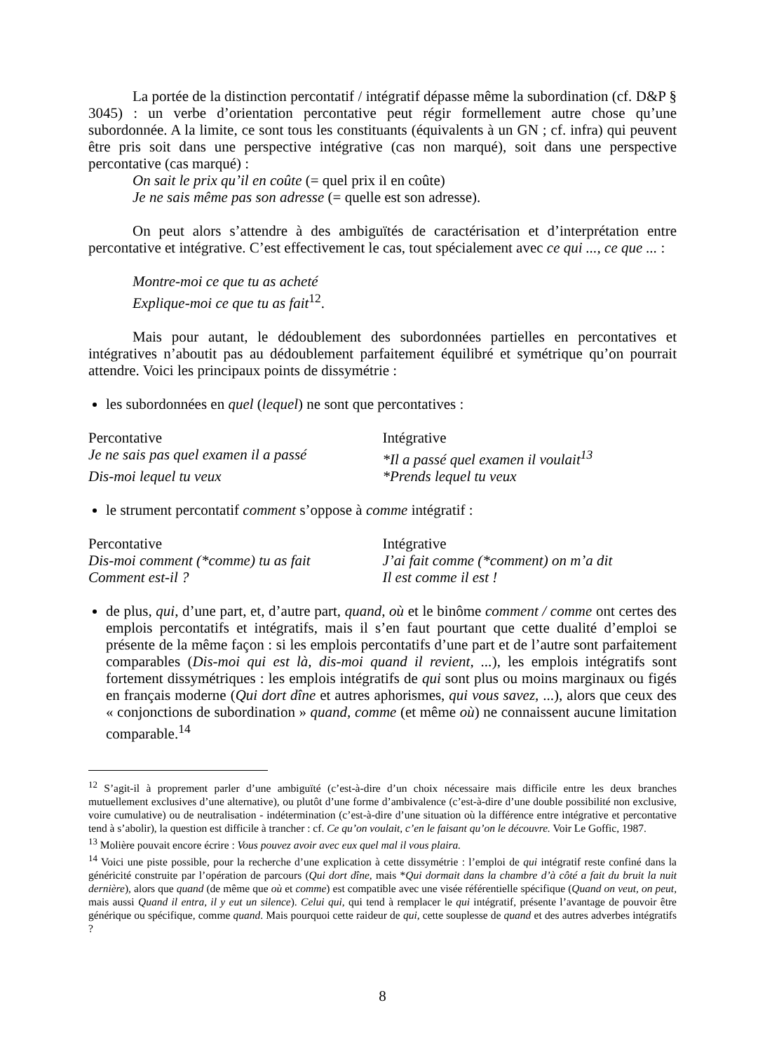La portée de la distinction percontatif / intégratif dépasse même la subordination (cf. D&P § 3045) : un verbe d’orientation percontative peut régir formellement autre chose qu’une subordonnée. A la limite, ce sont tous les constituants (équivalents à un GN ; cf. infra) qui peuvent être pris soit dans une perspective intégrative (cas non marqué), soit dans une perspective percontative (cas marqué) :
On sait le prix qu’il en coûte (= quel prix il en coûte)
Je ne sais même pas son adresse (= quelle est son adresse).
On peut alors s’attendre à des ambiguïtés de caractérisation et d’interprétation entre percontative et intégrative. C’est effectivement le cas, tout spécialement avec ce qui ..., ce que ... :
Montre-moi ce que tu as acheté
Explique-moi ce que tu as fait<sup>12</sup>.
Mais pour autant, le dédoublement des subordonnées partielles en percontatives et intégratives n’aboutit pas au dédoublement parfaitement équilibré et symétrique qu’on pourrait attendre. Voici les principaux points de dissymétrie :
les subordonnées en quel (lequel) ne sont que percontatives :
| Percontative | Intégrative |
| Je ne sais pas quel examen il a passé | *Il a passé quel examen il voulait<sup>13</sup> |
| Dis-moi lequel tu veux | *Prends lequel tu veux |
le strument percontatif comment s’oppose à comme intégratif :
| Percontative | Intégrative |
| Dis-moi comment (*comme) tu as fait | J’ai fait comme (*comment) on m’a dit |
| Comment est-il ? | Il est comme il est ! |
de plus, qui, d’une part, et, d’autre part, quand, où et le binôme comment / comme ont certes des emplois percontatifs et intégratifs, mais il s’en faut pourtant que cette dualité d’emploi se présente de la même façon : si les emplois percontatifs d’une part et de l’autre sont parfaitement comparables (Dis-moi qui est là, dis-moi quand il revient, ...), les emplois intégratifs sont fortement dissymétriques : les emplois intégratifs de qui sont plus ou moins marginaux ou figés en français moderne (Qui dort dîne et autres aphorismes, qui vous savez, ...), alors que ceux des « conjonctions de subordination » quand, comme (et même où) ne connaissent aucune limitation comparable.<sup>14</sup>
<sup>12</sup> S’agit-il à proprement parler d’une ambiguïté (c’est-à-dire d’un choix nécessaire mais difficile entre les deux branches mutuellement exclusives d’une alternative), ou plutôt d’une forme d’ambivalence (c’est-à-dire d’une double possibilité non exclusive, voire cumulative) ou de neutralisation - indétermination (c’est-à-dire d’une situation où la différence entre intégrative et percontative tend à s’abolir), la question est difficile à trancher : cf. Ce qu’on voulait, c’en le faisant qu’on le découvre. Voir Le Goffic, 1987.
<sup>13</sup> Molière pouvait encore écrire : Vous pouvez avoir avec eux quel mal il vous plaira.
<sup>14</sup> Voici une piste possible, pour la recherche d’une explication à cette dissymétrie : l’emploi de qui intégratif reste confiné dans la généricité construite par l’opération de parcours (Qui dort dîne, mais *Qui dormait dans la chambre d’à côté a fait du bruit la nuit dernière), alors que quand (de même que où et comme) est compatible avec une visée référentielle spécifique (Quand on veut, on peut, mais aussi Quand il entra, il y eut un silence). Celui qui, qui tend à remplacer le qui intégratif, présente l’avantage de pouvoir être générique ou spécifique, comme quand. Mais pourquoi cette raideur de qui, cette souplesse de quand et des autres adverbes intégratifs ?
8